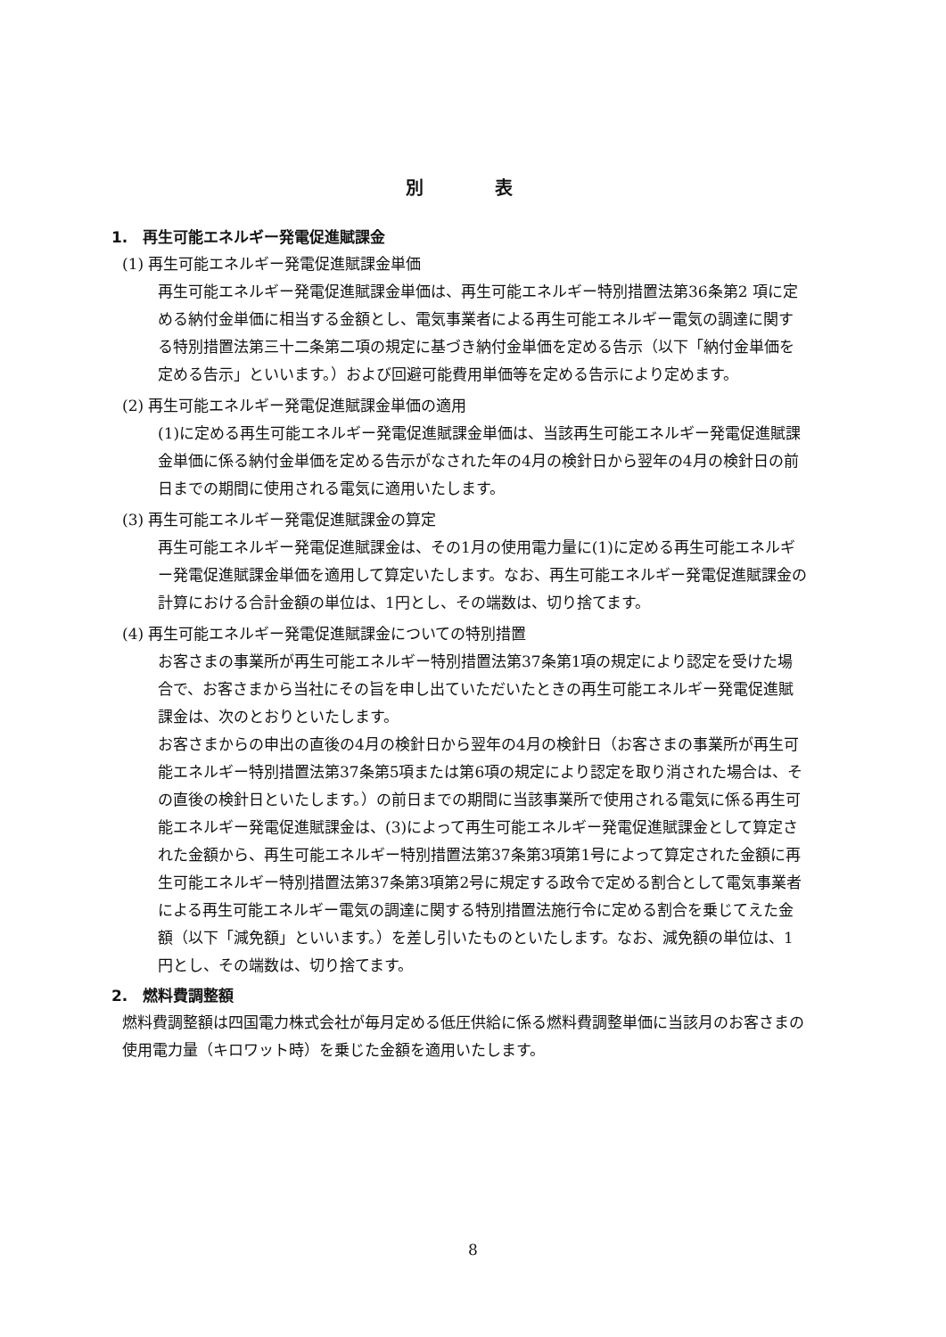別　　　　表
1.　再生可能エネルギー発電促進賦課金
(1) 再生可能エネルギー発電促進賦課金単価
再生可能エネルギー発電促進賦課金単価は、再生可能エネルギー特別措置法第36条第2 項に定める納付金単価に相当する金額とし、電気事業者による再生可能エネルギー電気の調達に関する特別措置法第三十二条第二項の規定に基づき納付金単価を定める告示（以下「納付金単価を定める告示」といいます。）および回避可能費用単価等を定める告示により定めます。
(2) 再生可能エネルギー発電促進賦課金単価の適用
(1)に定める再生可能エネルギー発電促進賦課金単価は、当該再生可能エネルギー発電促進賦課金単価に係る納付金単価を定める告示がなされた年の4月の検針日から翌年の4月の検針日の前日までの期間に使用される電気に適用いたします。
(3) 再生可能エネルギー発電促進賦課金の算定
再生可能エネルギー発電促進賦課金は、その1月の使用電力量に(1)に定める再生可能エネルギー発電促進賦課金単価を適用して算定いたします。なお、再生可能エネルギー発電促進賦課金の計算における合計金額の単位は、1円とし、その端数は、切り捨てます。
(4) 再生可能エネルギー発電促進賦課金についての特別措置
お客さまの事業所が再生可能エネルギー特別措置法第37条第1項の規定により認定を受けた場合で、お客さまから当社にその旨を申し出ていただいたときの再生可能エネルギー発電促進賦課金は、次のとおりといたします。
お客さまからの申出の直後の4月の検針日から翌年の4月の検針日（お客さまの事業所が再生可能エネルギー特別措置法第37条第5項または第6項の規定により認定を取り消された場合は、その直後の検針日といたします。）の前日までの期間に当該事業所で使用される電気に係る再生可能エネルギー発電促進賦課金は、(3)によって再生可能エネルギー発電促進賦課金として算定された金額から、再生可能エネルギー特別措置法第37条第3項第1号によって算定された金額に再生可能エネルギー特別措置法第37条第3項第2号に規定する政令で定める割合として電気事業者による再生可能エネルギー電気の調達に関する特別措置法施行令に定める割合を乗じてえた金額（以下「減免額」といいます。）を差し引いたものといたします。なお、減免額の単位は、1円とし、その端数は、切り捨てます。
2.　燃料費調整額
燃料費調整額は四国電力株式会社が毎月定める低圧供給に係る燃料費調整単価に当該月のお客さまの使用電力量（キロワット時）を乗じた金額を適用いたします。
8